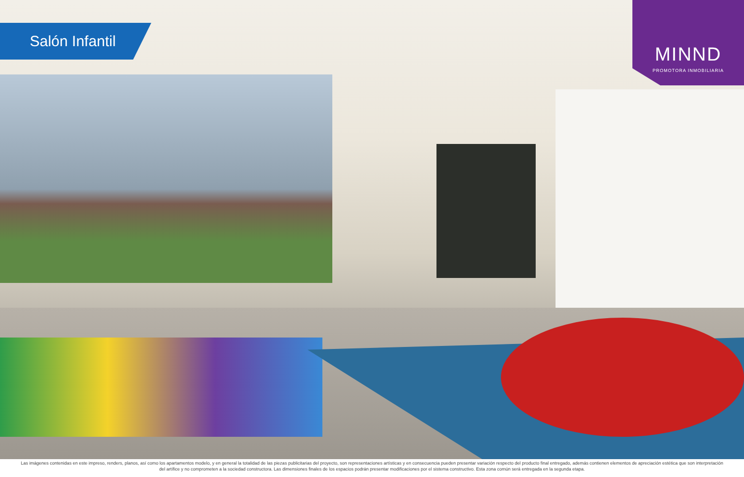Salón Infantil
MINND
PROMOTORA INMOBILIARIA
Las imágenes contenidas en este impreso, renders, planos, así como los apartamentos modelo, y en general la totalidad de las piezas publicitarias del proyecto, son representaciones artísticas y en consecuencia pueden presentar variación respecto del producto final entregado, además contienen elementos de apreciación estética que son interpretación del artífice y no comprometen a la sociedad constructora. Las dimensiones finales de los espacios podrán presentar modificaciones por el sistema constructivo. Esta zona común será entregada en la segunda etapa.